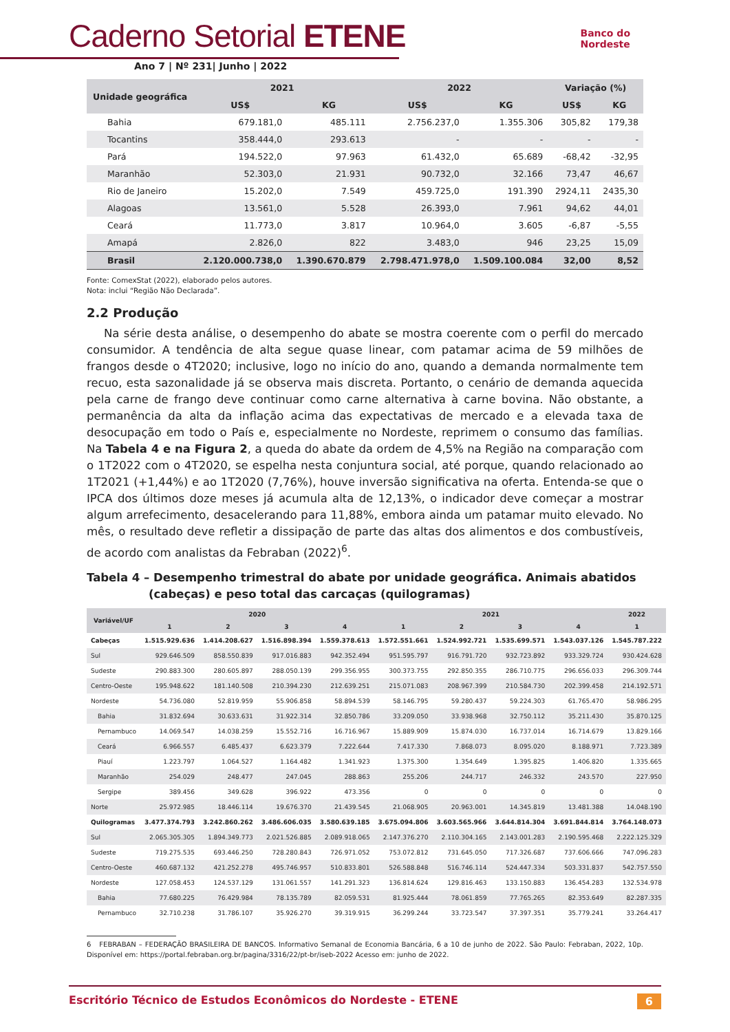Caderno Setorial ETENE
Ano 7 | Nº 231| Junho | 2022
Banco do
Nordeste
| Unidade geográfica | 2021 | | 2022 | | Variação (%) | |
| --- | --- | --- | --- | --- | --- | --- |
| | US$ | KG | US$ | KG | US$ | KG |
| Bahia | 679.181,0 | 485.111 | 2.756.237,0 | 1.355.306 | 305,82 | 179,38 |
| Tocantins | 358.444,0 | 293.613 | - | - | - | - |
| Pará | 194.522,0 | 97.963 | 61.432,0 | 65.689 | -68,42 | -32,95 |
| Maranhão | 52.303,0 | 21.931 | 90.732,0 | 32.166 | 73,47 | 46,67 |
| Rio de Janeiro | 15.202,0 | 7.549 | 459.725,0 | 191.390 | 2924,11 | 2435,30 |
| Alagoas | 13.561,0 | 5.528 | 26.393,0 | 7.961 | 94,62 | 44,01 |
| Ceará | 11.773,0 | 3.817 | 10.964,0 | 3.605 | -6,87 | -5,55 |
| Amapá | 2.826,0 | 822 | 3.483,0 | 946 | 23,25 | 15,09 |
| Brasil | 2.120.000.738,0 | 1.390.670.879 | 2.798.471.978,0 | 1.509.100.084 | 32,00 | 8,52 |
Fonte: ComexStat (2022), elaborado pelos autores.
Nota: inclui “Região Não Declarada”.
2.2 Produção
Na série desta análise, o desempenho do abate se mostra coerente com o perfil do mercado consumidor. A tendência de alta segue quase linear, com patamar acima de 59 milhões de frangos desde o 4T2020; inclusive, logo no início do ano, quando a demanda normalmente tem recuo, esta sazonalidade já se observa mais discreta. Portanto, o cenário de demanda aquecida pela carne de frango deve continuar como carne alternativa à carne bovina. Não obstante, a permanência da alta da inflação acima das expectativas de mercado e a elevada taxa de desocupação em todo o País e, especialmente no Nordeste, reprimem o consumo das famílias. Na Tabela 4 e na Figura 2, a queda do abate da ordem de 4,5% na Região na comparação com o 1T2022 com o 4T2020, se espelha nesta conjuntura social, até porque, quando relacionado ao 1T2021 (+1,44%) e ao 1T2020 (7,76%), houve inversão significativa na oferta. Entenda-se que o IPCA dos últimos doze meses já acumula alta de 12,13%, o indicador deve começar a mostrar algum arrefecimento, desacelerando para 11,88%, embora ainda um patamar muito elevado. No mês, o resultado deve refletir a dissipação de parte das altas dos alimentos e dos combustíveis, de acordo com analistas da Febraban (2022)<sup>6</sup>.
Tabela 4 – Desempenho trimestral do abate por unidade geográfica. Animais abatidos (cabeças) e peso total das carcaças (quilogramas)
| Variável/UF | 2020 | | | | 2021 | | | | 2022 |
| --- | --- | --- | --- | --- | --- | --- | --- | --- | --- |
| | 1 | 2 | 3 | 4 | 1 | 2 | 3 | 4 | 1 |
| Cabeças | 1.515.929.636 | 1.414.208.627 | 1.516.898.394 | 1.559.378.613 | 1.572.551.661 | 1.524.992.721 | 1.535.699.571 | 1.543.037.126 | 1.545.787.222 |
| Sul | 929.646.509 | 858.550.839 | 917.016.883 | 942.352.494 | 951.595.797 | 916.791.720 | 932.723.892 | 933.329.724 | 930.424.628 |
| Sudeste | 290.883.300 | 280.605.897 | 288.050.139 | 299.356.955 | 300.373.755 | 292.850.355 | 286.710.775 | 296.656.033 | 296.309.744 |
| Centro-Oeste | 195.948.622 | 181.140.508 | 210.394.230 | 212.639.251 | 215.071.083 | 208.967.399 | 210.584.730 | 202.399.458 | 214.192.571 |
| Nordeste | 54.736.080 | 52.819.959 | 55.906.858 | 58.894.539 | 58.146.795 | 59.280.437 | 59.224.303 | 61.765.470 | 58.986.295 |
| Bahia | 31.832.694 | 30.633.631 | 31.922.314 | 32.850.786 | 33.209.050 | 33.938.968 | 32.750.112 | 35.211.430 | 35.870.125 |
| Pernambuco | 14.069.547 | 14.038.259 | 15.552.716 | 16.716.967 | 15.889.909 | 15.874.030 | 16.737.014 | 16.714.679 | 13.829.166 |
| Ceará | 6.966.557 | 6.485.437 | 6.623.379 | 7.222.644 | 7.417.330 | 7.868.073 | 8.095.020 | 8.188.971 | 7.723.389 |
| Piauí | 1.223.797 | 1.064.527 | 1.164.482 | 1.341.923 | 1.375.300 | 1.354.649 | 1.395.825 | 1.406.820 | 1.335.665 |
| Maranhão | 254.029 | 248.477 | 247.045 | 288.863 | 255.206 | 244.717 | 246.332 | 243.570 | 227.950 |
| Sergipe | 389.456 | 349.628 | 396.922 | 473.356 | 0 | 0 | 0 | 0 | 0 |
| Norte | 25.972.985 | 18.446.114 | 19.676.370 | 21.439.545 | 21.068.905 | 20.963.001 | 14.345.819 | 13.481.388 | 14.048.190 |
| Quilogramas | 3.477.374.793 | 3.242.860.262 | 3.486.606.035 | 3.580.639.185 | 3.675.094.806 | 3.603.565.966 | 3.644.814.304 | 3.691.844.814 | 3.764.148.073 |
| Sul | 2.065.305.305 | 1.894.349.773 | 2.021.526.885 | 2.089.918.065 | 2.147.376.270 | 2.110.304.165 | 2.143.001.283 | 2.190.595.468 | 2.222.125.329 |
| Sudeste | 719.275.535 | 693.446.250 | 728.280.843 | 726.971.052 | 753.072.812 | 731.645.050 | 717.326.687 | 737.606.666 | 747.096.283 |
| Centro-Oeste | 460.687.132 | 421.252.278 | 495.746.957 | 510.833.801 | 526.588.848 | 516.746.114 | 524.447.334 | 503.331.837 | 542.757.550 |
| Nordeste | 127.058.453 | 124.537.129 | 131.061.557 | 141.291.323 | 136.814.624 | 129.816.463 | 133.150.883 | 136.454.283 | 132.534.978 |
| Bahia | 77.680.225 | 76.429.984 | 78.135.789 | 82.059.531 | 81.925.444 | 78.061.859 | 77.765.265 | 82.353.649 | 82.287.335 |
| Pernambuco | 32.710.238 | 31.786.107 | 35.926.270 | 39.319.915 | 36.299.244 | 33.723.547 | 37.397.351 | 35.779.241 | 33.264.417 |
6 FEBRABAN – FEDERAÇÃO BRASILEIRA DE BANCOS. Informativo Semanal de Economia Bancária, 6 a 10 de junho de 2022. São Paulo: Febraban, 2022, 10p. Disponível em: https://portal.febraban.org.br/pagina/3316/22/pt-br/iseb-2022 Acesso em: junho de 2022.
Escritório Técnico de Estudos Econômicos do Nordeste - ETENE 6